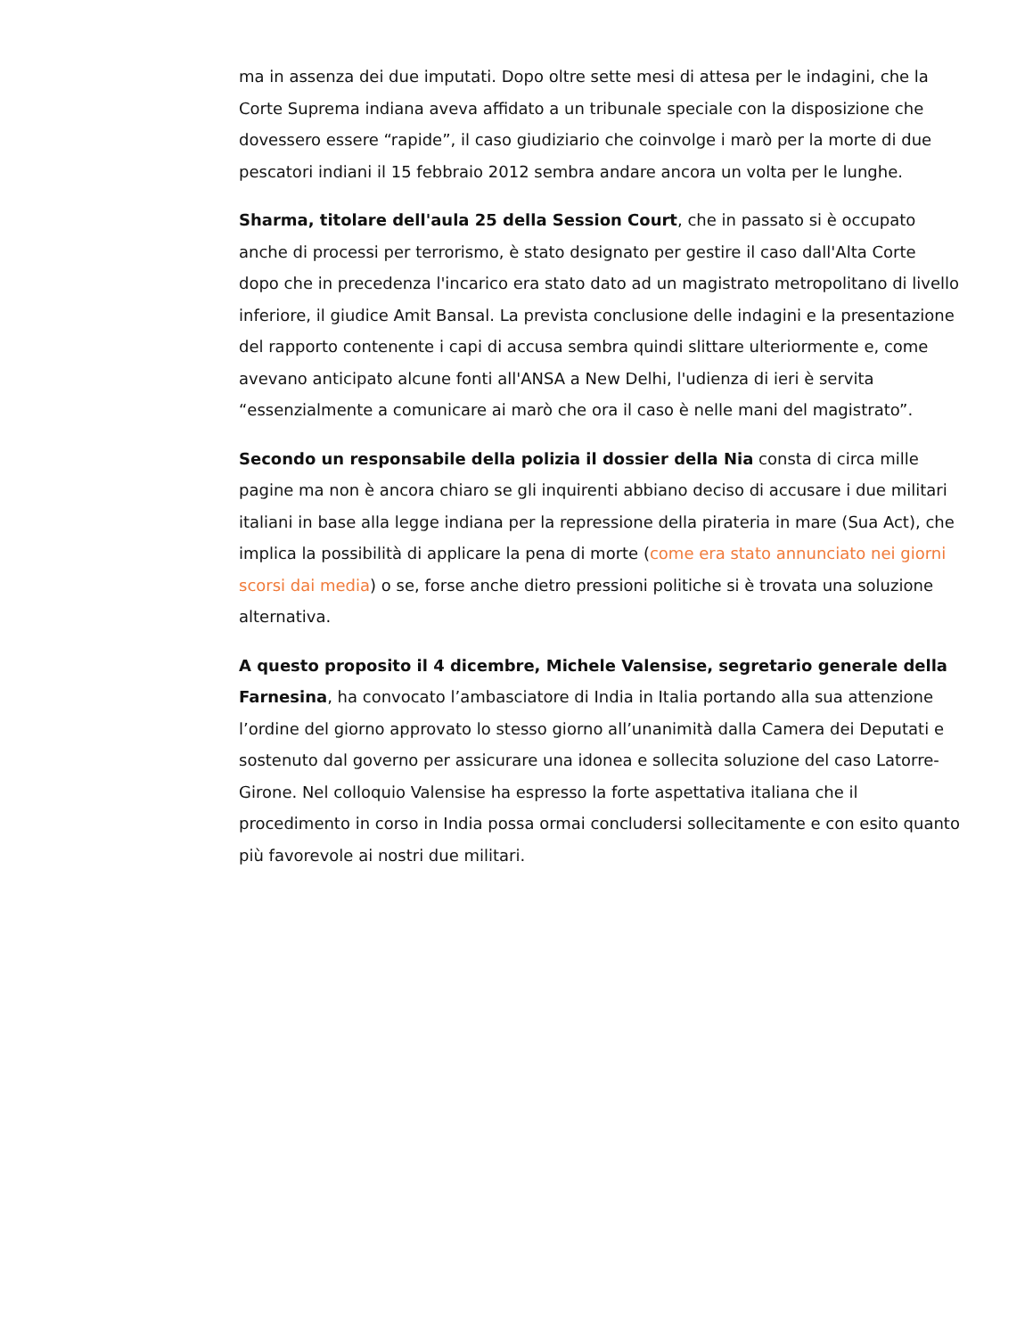ma in assenza dei due imputati. Dopo oltre sette mesi di attesa per le indagini, che la Corte Suprema indiana aveva affidato a un tribunale speciale con la disposizione che dovessero essere “rapide”, il caso giudiziario che coinvolge i marò per la morte di due pescatori indiani il 15 febbraio 2012 sembra andare ancora un volta per le lunghe.
Sharma, titolare dell'aula 25 della Session Court, che in passato si è occupato anche di processi per terrorismo, è stato designato per gestire il caso dall'Alta Corte dopo che in precedenza l'incarico era stato dato ad un magistrato metropolitano di livello inferiore, il giudice Amit Bansal. La prevista conclusione delle indagini e la presentazione del rapporto contenente i capi di accusa sembra quindi slittare ulteriormente e, come avevano anticipato alcune fonti all'ANSA a New Delhi, l'udienza di ieri è servita “essenzialmente a comunicare ai marò che ora il caso è nelle mani del magistrato”.
Secondo un responsabile della polizia il dossier della Nia consta di circa mille pagine ma non è ancora chiaro se gli inquirenti abbiano deciso di accusare i due militari italiani in base alla legge indiana per la repressione della pirateria in mare (Sua Act), che implica la possibilità di applicare la pena di morte (come era stato annunciato nei giorni scorsi dai media) o se, forse anche dietro pressioni politiche si è trovata una soluzione alternativa.
A questo proposito il 4 dicembre, Michele Valensise, segretario generale della Farnesina, ha convocato l’ambasciatore di India in Italia portando alla sua attenzione l’ordine del giorno approvato lo stesso giorno all’unanimità dalla Camera dei Deputati e sostenuto dal governo per assicurare una idonea e sollecita soluzione del caso Latorre-Girone. Nel colloquio Valensise ha espresso la forte aspettativa italiana che il procedimento in corso in India possa ormai concludersi sollecitamente e con esito quanto più favorevole ai nostri due militari.